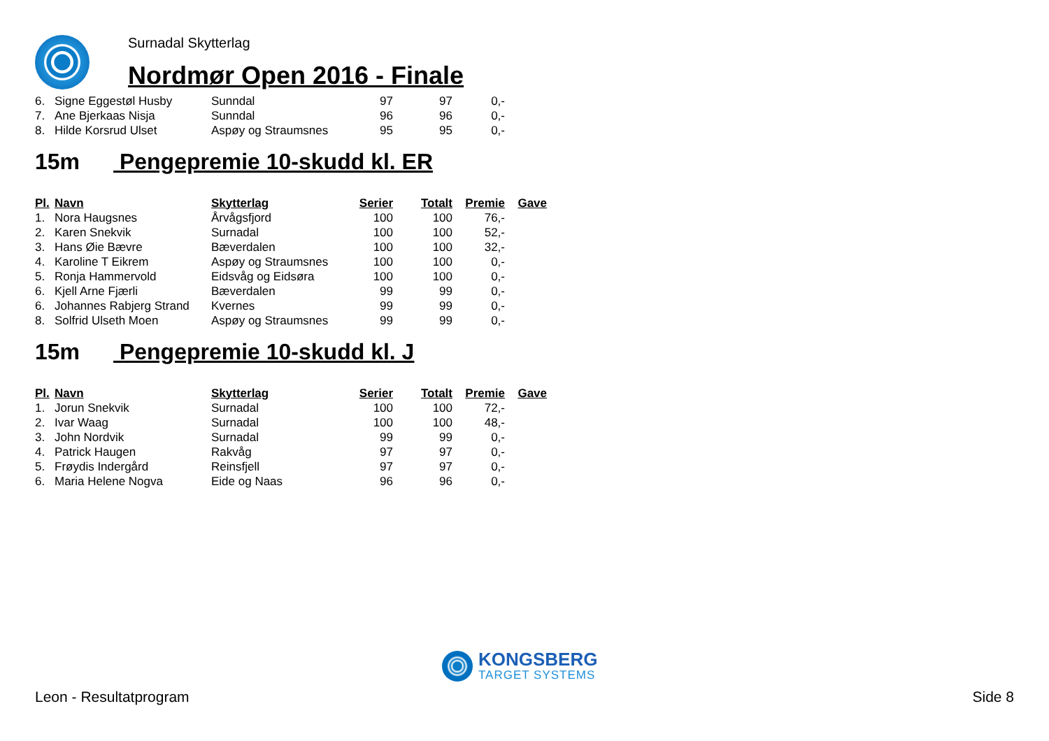Surnadal Skytterlag
Nordmør Open 2016 - Finale
| 6. | Signe Eggestøl Husby | Sunndal | 97 | 97 | 0,- |
| 7. | Ane Bjerkaas Nisja | Sunndal | 96 | 96 | 0,- |
| 8. | Hilde Korsrud Ulset | Aspøy og Straumsnes | 95 | 95 | 0,- |
15m Pengepremie 10-skudd kl. ER
| Pl. | Navn | Skytterlag | Serier | Totalt | Premie | Gave |
| --- | --- | --- | --- | --- | --- | --- |
| 1. | Nora Haugsnes | Årvågsfjord | 100 | 100 | 76,- | |
| 2. | Karen Snekvik | Surnadal | 100 | 100 | 52,- | |
| 3. | Hans Øie Bævre | Bæverdalen | 100 | 100 | 32,- | |
| 4. | Karoline T Eikrem | Aspøy og Straumsnes | 100 | 100 | 0,- | |
| 5. | Ronja Hammervold | Eidsvåg og Eidsøra | 100 | 100 | 0,- | |
| 6. | Kjell Arne Fjærli | Bæverdalen | 99 | 99 | 0,- | |
| 6. | Johannes Rabjerg Strand | Kvernes | 99 | 99 | 0,- | |
| 8. | Solfrid Ulseth Moen | Aspøy og Straumsnes | 99 | 99 | 0,- | |
15m Pengepremie 10-skudd kl. J
| Pl. | Navn | Skytterlag | Serier | Totalt | Premie | Gave |
| --- | --- | --- | --- | --- | --- | --- |
| 1. | Jorun Snekvik | Surnadal | 100 | 100 | 72,- | |
| 2. | Ivar Waag | Surnadal | 100 | 100 | 48,- | |
| 3. | John Nordvik | Surnadal | 99 | 99 | 0,- | |
| 4. | Patrick Haugen | Rakvåg | 97 | 97 | 0,- | |
| 5. | Frøydis Indergård | Reinsfjell | 97 | 97 | 0,- | |
| 6. | Maria Helene Nogva | Eide og Naas | 96 | 96 | 0,- | |
KONGSBERG
TARGET SYSTEMS
Leon - Resultatprogram Side 8